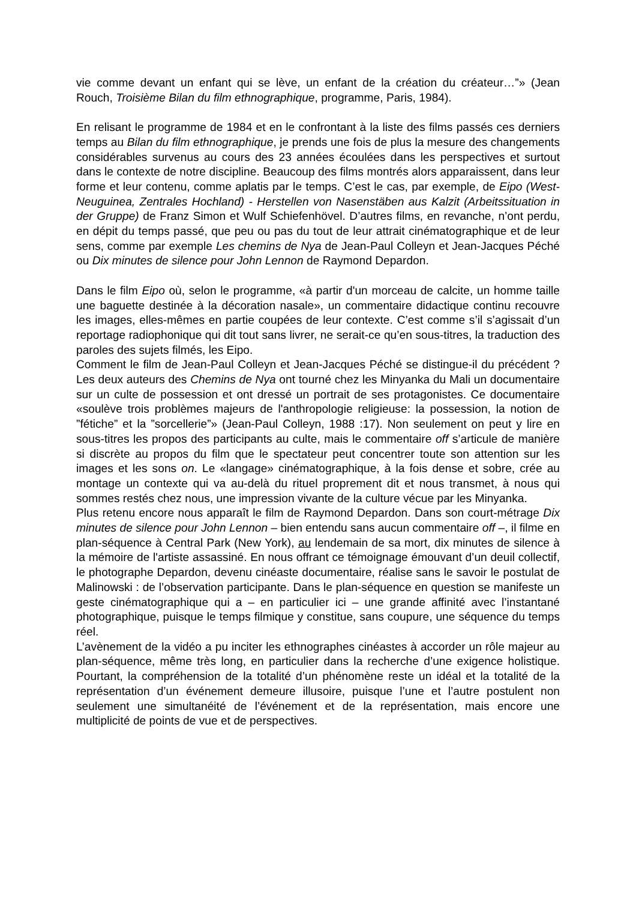vie comme devant un enfant qui se lève, un enfant de la création du créateur…”» (Jean Rouch, Troisième Bilan du film ethnographique, programme, Paris, 1984).
En relisant le programme de 1984 et en le confrontant à la liste des films passés ces derniers temps au Bilan du film ethnographique, je prends une fois de plus la mesure des changements considérables survenus au cours des 23 années écoulées dans les perspectives et surtout dans le contexte de notre discipline. Beaucoup des films montrés alors apparaissent, dans leur forme et leur contenu, comme aplatis par le temps. C’est le cas, par exemple, de Eipo (West-Neuguinea, Zentrales Hochland) - Herstellen von Nasenstäben aus Kalzit (Arbeitssituation in der Gruppe) de Franz Simon et Wulf Schiefenhövel. D’autres films, en revanche, n’ont perdu, en dépit du temps passé, que peu ou pas du tout de leur attrait cinématographique et de leur sens, comme par exemple Les chemins de Nya de Jean-Paul Colleyn et Jean-Jacques Péché ou Dix minutes de silence pour John Lennon de Raymond Depardon.
Dans le film Eipo où, selon le programme, «à partir d'un morceau de calcite, un homme taille une baguette destinée à la décoration nasale», un commentaire didactique continu recouvre les images, elles-mêmes en partie coupées de leur contexte. C’est comme s’il s’agissait d’un reportage radiophonique qui dit tout sans livrer, ne serait-ce qu’en sous-titres, la traduction des paroles des sujets filmés, les Eipo.
Comment le film de Jean-Paul Colleyn et Jean-Jacques Péché se distingue-il du précédent ? Les deux auteurs des Chemins de Nya ont tourné chez les Minyanka du Mali un documentaire sur un culte de possession et ont dressé un portrait de ses protagonistes. Ce documentaire «soulève trois problèmes majeurs de l'anthropologie religieuse: la possession, la notion de ”fétiche” et la ”sorcellerie”» (Jean-Paul Colleyn, 1988 :17). Non seulement on peut y lire en sous-titres les propos des participants au culte, mais le commentaire off s’articule de manière si discrète au propos du film que le spectateur peut concentrer toute son attention sur les images et les sons on. Le «langage» cinématographique, à la fois dense et sobre, crée au montage un contexte qui va au-delà du rituel proprement dit et nous transmet, à nous qui sommes restés chez nous, une impression vivante de la culture vécue par les Minyanka.
Plus retenu encore nous apparaît le film de Raymond Depardon. Dans son court-métrage Dix minutes de silence pour John Lennon – bien entendu sans aucun commentaire off –, il filme en plan-séquence à Central Park (New York), au lendemain de sa mort, dix minutes de silence à la mémoire de l'artiste assassiné. En nous offrant ce témoignage émouvant d’un deuil collectif, le photographe Depardon, devenu cinéaste documentaire, réalise sans le savoir le postulat de Malinowski : de l’observation participante. Dans le plan-séquence en question se manifeste un geste cinématographique qui a – en particulier ici – une grande affinité avec l’instantané photographique, puisque le temps filmique y constitue, sans coupure, une séquence du temps réel.
L’avènement de la vidéo a pu inciter les ethnographes cinéastes à accorder un rôle majeur au plan-séquence, même très long, en particulier dans la recherche d’une exigence holistique. Pourtant, la compréhension de la totalité d’un phénomène reste un idéal et la totalité de la représentation d’un événement demeure illusoire, puisque l’une et l’autre postulent non seulement une simultanéité de l’événement et de la représentation, mais encore une multiplicité de points de vue et de perspectives.